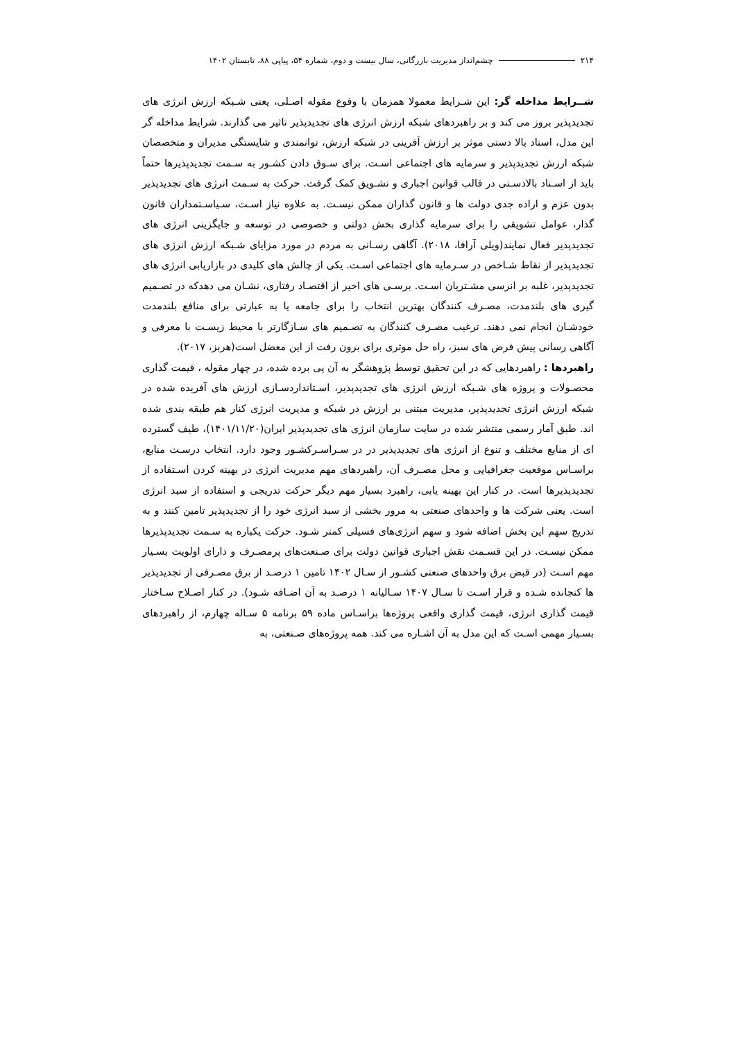۲۱۴ چشم‌انداز مدیریت بازرگانی، سال بیست و دوم، شماره ۵۴، پیاپی ۸۸، تابستان ۱۴۰۲
شــرایط مداخله گر: این شـرایط معمولا همزمان با وقوع مقوله اصـلی، یعنی شـبکه ارزش انرژی های تجدیدپذیر بروز می کند و بر راهبردهای شبکه ارزش انرژی های تجدیدپذیر تاثیر می گذارند. شرایط مداخله گر این مدل، اسناد بالا دستی موثر بر ارزش آفرینی در شبکه ارزش، توانمندی و شایستگی مدیران و متخصصان شبکه ارزش تجدیدپذیر و سرمایه های اجتماعی اسـت. برای سـوق دادن کشـور به سـمت تجدیدپذیرها حتماً باید از اسـناد بالادسـتی در قالب قوانین اجباری و تشـویق کمک گرفت. حرکت به سـمت انرژی های تجدیدپذیر بدون عزم و اراده جدی دولت ها و قانون گذاران ممکن نیسـت. به علاوه نیاز اسـت، سـیاسـتمداران قانون گذار، عوامل تشویقی را برای سرمایه گذاری بخش دولتی و خصوصی در توسعه و جایگزینی انرژی های تجدیدپذیر فعال نمایند(ویلی آرافا، ۲۰۱۸). آگاهی رسـانی به مردم در مورد مزایای شـبکه ارزش انرژی های تجدیدپذیر از نقاط شـاخص در سـرمایه های اجتماعی اسـت. یکی از چالش های کلیدی در بازاریابی انرژی های تجدیدپذیر، غلبه بر انرسی مشـتریان اسـت. برسـی های اخیر از اقتصـاد رفتاری، نشـان می دهدکه در تصـمیم گیری های بلندمدت، مصـرف کنندگان بهترین انتخاب را برای جامعه یا به عبارتی برای منافع بلندمدت خودشـان انجام نمی دهند. ترغیب مصـرف کنندگان به تصـمیم های سـازگارتر با محیط زیسـت با معرفی و آگاهی رسانی پیش فرض های سبز، راه حل موثری برای برون رفت از این معضل است(هربز، ۲۰۱۷).
راهبردها : راهبردهایی که در این تحقیق توسط پژوهشگر به آن پی برده شده، در چهار مقوله ، قیمت گذاری محصـولات و پروژه های شـبکه ارزش انرژی های تجدیدپذیر، اسـتانداردسـازی ارزش های آفریده شده در شبکه ارزش انرژی تجدیدپذیر، مدیریت مبتنی بر ارزش در شبکه و مدیریت انرژی کنار هم طبقه بندی شده اند. طبق آمار رسمی منتشر شده در سایت سازمان انرژی های تجدیدپذیر ایران(۱۴۰۱/۱۱/۲۰)، طیف گسترده ای از منابع مختلف و تنوع از انرژی های تجدیدپذیر در در سـراسـرکشـور وجود دارد. انتخاب درسـت منابع، براسـاس موقعیت جغرافیایی و محل مصـرف آن، راهبردهای مهم مدیریت انرژی در بهینه کردن اسـتفاده از تجدیدپذیرها است. در کنار این بهینه یابی، راهبرد بسیار مهم دیگر حرکت تدریجی و استفاده از سبد انرژی است. یعنی شرکت ها و واحدهای صنعتی به مرور بخشی از سبد انرژی خود را از تجدیدپذیر تامین کنند و به تدریج سهم این بخش اضافه شود و سهم انرژی‌های فسیلی کمتر شـود. حرکت یکباره به سـمت تجدیدپذیرها ممکن نیسـت. در این قسـمت نقش اجباری قوانین دولت برای صـنعت‌های پرمصـرف و دارای اولویت بسـیار مهم اسـت (در قبض برق واحدهای صنعتی کشـور از سـال ۱۴۰۲ تامین ۱ درصـد از برق مصـرفی از تجدیدپذیر ها کنجانده شـده و قرار اسـت تا سـال ۱۴۰۷ سـالیانه ۱ درصـد به آن اضـافه شـود). در کنار اصـلاح سـاختار قیمت گذاری انرژی، قیمت گذاری واقعی پروژه‌ها براسـاس ماده ۵۹ برنامه ۵ سـاله چهارم، از راهبردهای بسـیار مهمی اسـت که این مدل به آن اشـاره می کند. همه پروژه‌های صـنعتی، به